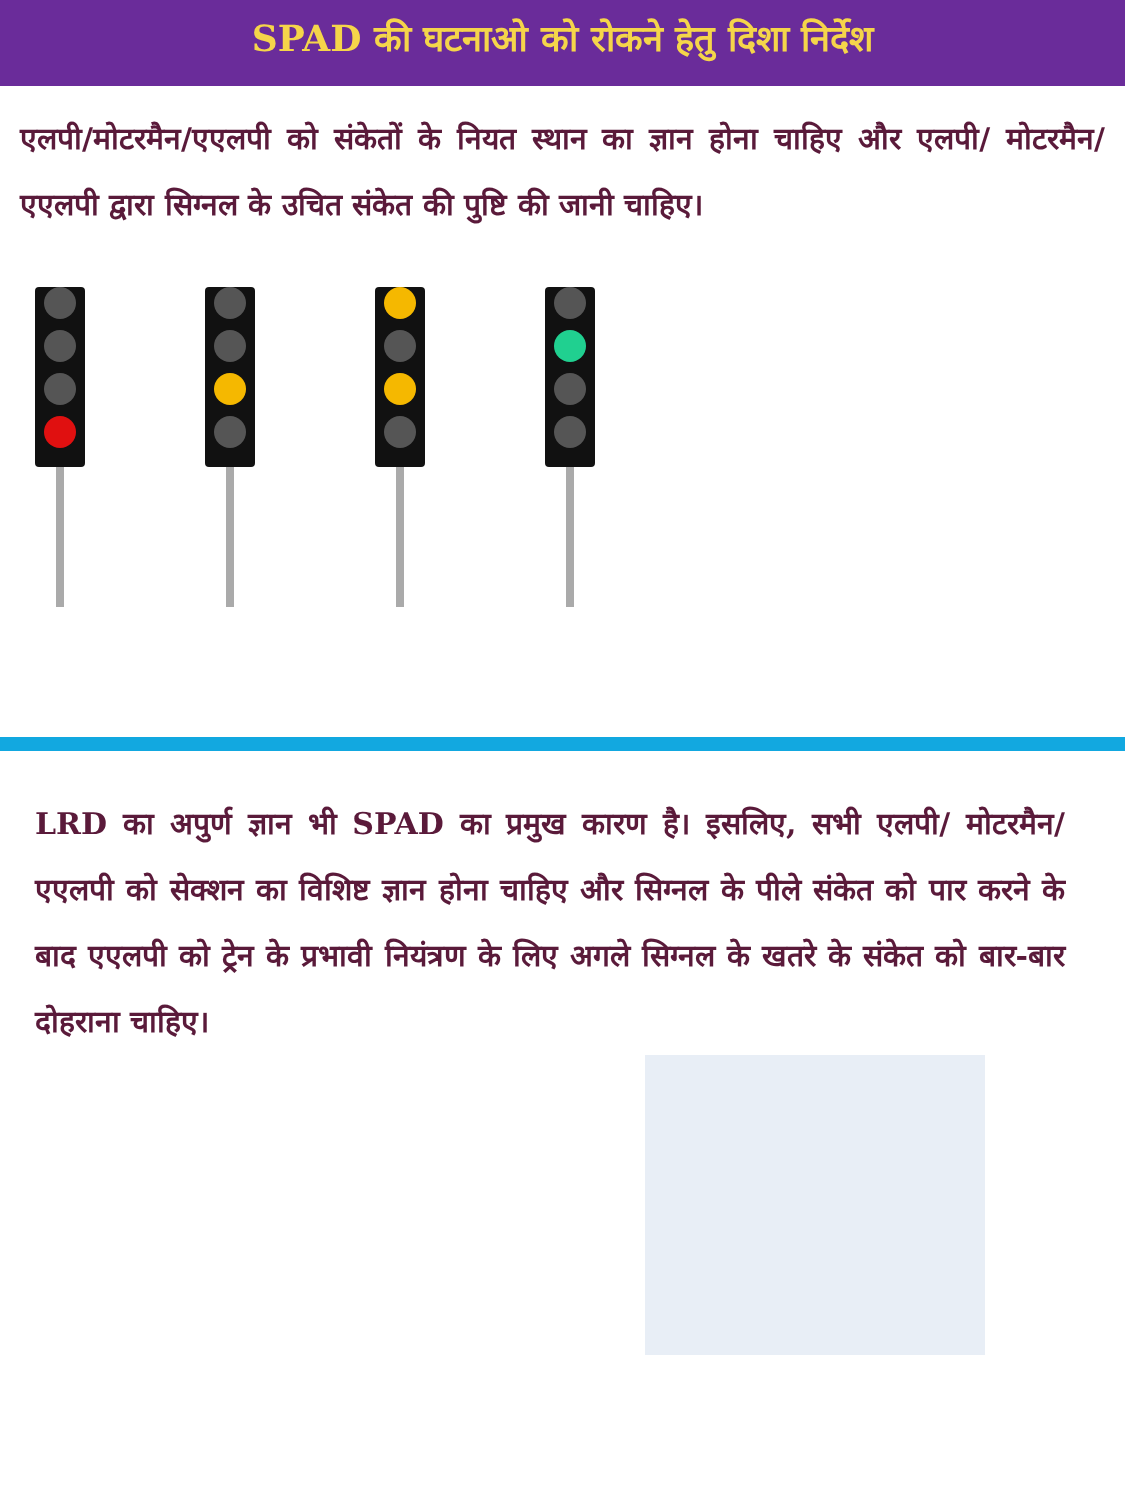SPAD की घटनाओ को रोकने हेतु दिशा निर्देश
एलपी/मोटरमैन/एएलपी को संकेतों के नियत स्थान का ज्ञान होना चाहिए और एलपी/ मोटरमैन/ एएलपी द्वारा सिग्नल के उचित संकेत की पुष्टि की जानी चाहिए।
LRD का अपुर्ण ज्ञान भी SPAD का प्रमुख कारण है। इसलिए, सभी एलपी/ मोटरमैन/ एएलपी को सेक्शन का विशिष्ट ज्ञान होना चाहिए और सिग्नल के पीले संकेत को पार करने के बाद एएलपी को ट्रेन के प्रभावी नियंत्रण के लिए अगले सिग्नल के खतरे के संकेत को बार-बार दोहराना चाहिए।